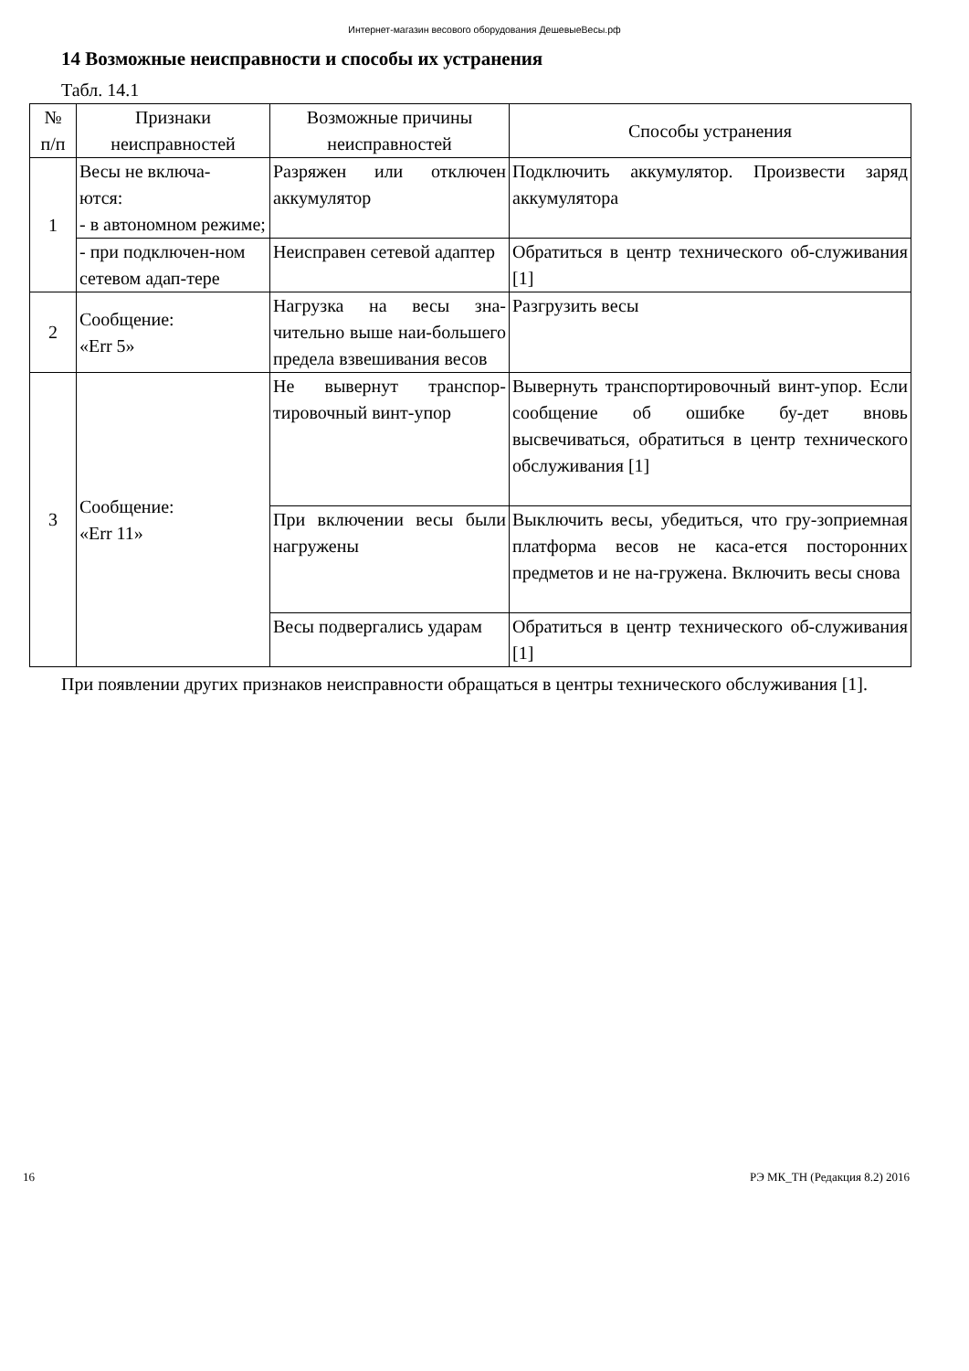Интернет-магазин весового оборудования ДешевыеВесы.рф
14 Возможные неисправности и способы их устранения
Табл. 14.1
| № п/п | Признаки неисправностей | Возможные причины неисправностей | Способы устранения |
| --- | --- | --- | --- |
| 1 | Весы не включа- ются: - в автономном режиме; | Разряжен или отключен аккумулятор | Подключить аккумулятор. Произвести заряд аккумулятора |
| | - при подключен-ном сетевом адап-тере | Неисправен сетевой адаптер | Обратиться в центр технического об-служивания [1] |
| 2 | Сообщение: «Err 5» | Нагрузка на весы зна-чительно выше наи-большего предела взвешивания весов | Разгрузить весы |
| 3 | Сообщение: «Err 11» | Не вывернут транспор-тировочный винт-упор | Вывернуть транспортировочный винт-упор. Если сообщение об ошибке бу-дет вновь высвечиваться, обратиться в центр технического обслуживания [1] |
| | | При включении весы были нагружены | Выключить весы, убедиться, что гру-зоприемная платформа весов не каса-ется посторонних предметов и не на-гружена. Включить весы снова |
| | | Весы подвергались ударам | Обратиться в центр технического об-служивания [1] |
При появлении других признаков неисправности обращаться в центры технического обслуживания [1].
16 РЭ МК_ТН (Редакция 8.2) 2016